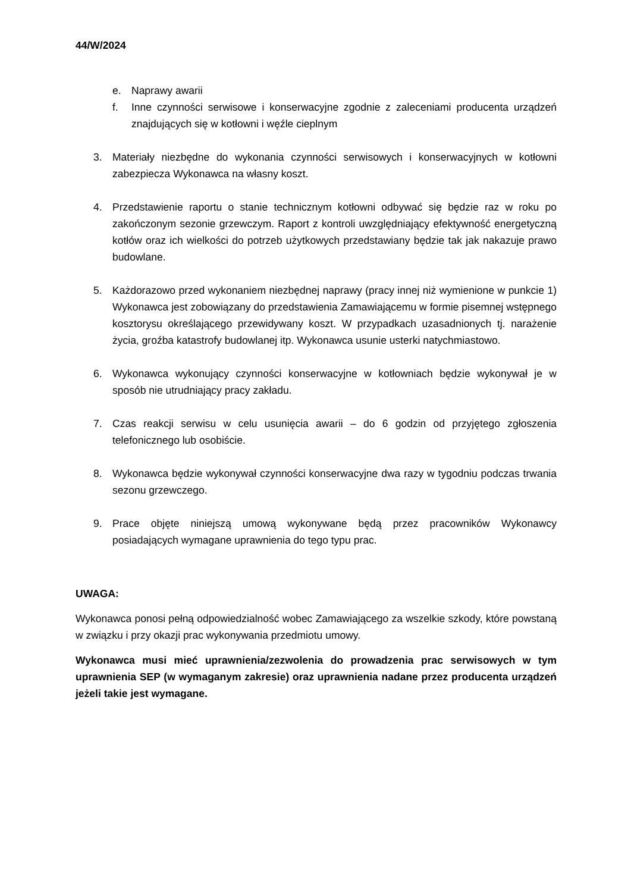44/W/2024
e. Naprawy awarii
f. Inne czynności serwisowe i konserwacyjne zgodnie z zaleceniami producenta urządzeń znajdujących się w kotłowni i węźle cieplnym
3. Materiały niezbędne do wykonania czynności serwisowych i konserwacyjnych w kotłowni zabezpiecza Wykonawca na własny koszt.
4. Przedstawienie raportu o stanie technicznym kotłowni odbywać się będzie raz w roku po zakończonym sezonie grzewczym. Raport z kontroli uwzględniający efektywność energetyczną kotłów oraz ich wielkości do potrzeb użytkowych przedstawiany będzie tak jak nakazuje prawo budowlane.
5. Każdorazowo przed wykonaniem niezbędnej naprawy (pracy innej niż wymienione w punkcie 1) Wykonawca jest zobowiązany do przedstawienia Zamawiającemu w formie pisemnej wstępnego kosztorysu określającego przewidywany koszt. W przypadkach uzasadnionych tj. narażenie życia, groźba katastrofy budowlanej itp. Wykonawca usunie usterki natychmiastowo.
6. Wykonawca wykonujący czynności konserwacyjne w kotłowniach będzie wykonywał je w sposób nie utrudniający pracy zakładu.
7. Czas reakcji serwisu w celu usunięcia awarii – do 6 godzin od przyjętego zgłoszenia telefonicznego lub osobiście.
8. Wykonawca będzie wykonywał czynności konserwacyjne dwa razy w tygodniu podczas trwania sezonu grzewczego.
9. Prace objęte niniejszą umową wykonywane będą przez pracowników Wykonawcy posiadających wymagane uprawnienia do tego typu prac.
UWAGA:
Wykonawca ponosi pełną odpowiedzialność wobec Zamawiającego za wszelkie szkody, które powstaną w związku i przy okazji prac wykonywania przedmiotu umowy.
Wykonawca musi mieć uprawnienia/zezwolenia do prowadzenia prac serwisowych w tym uprawnienia SEP (w wymaganym zakresie) oraz uprawnienia nadane przez producenta urządzeń jeżeli takie jest wymagane.